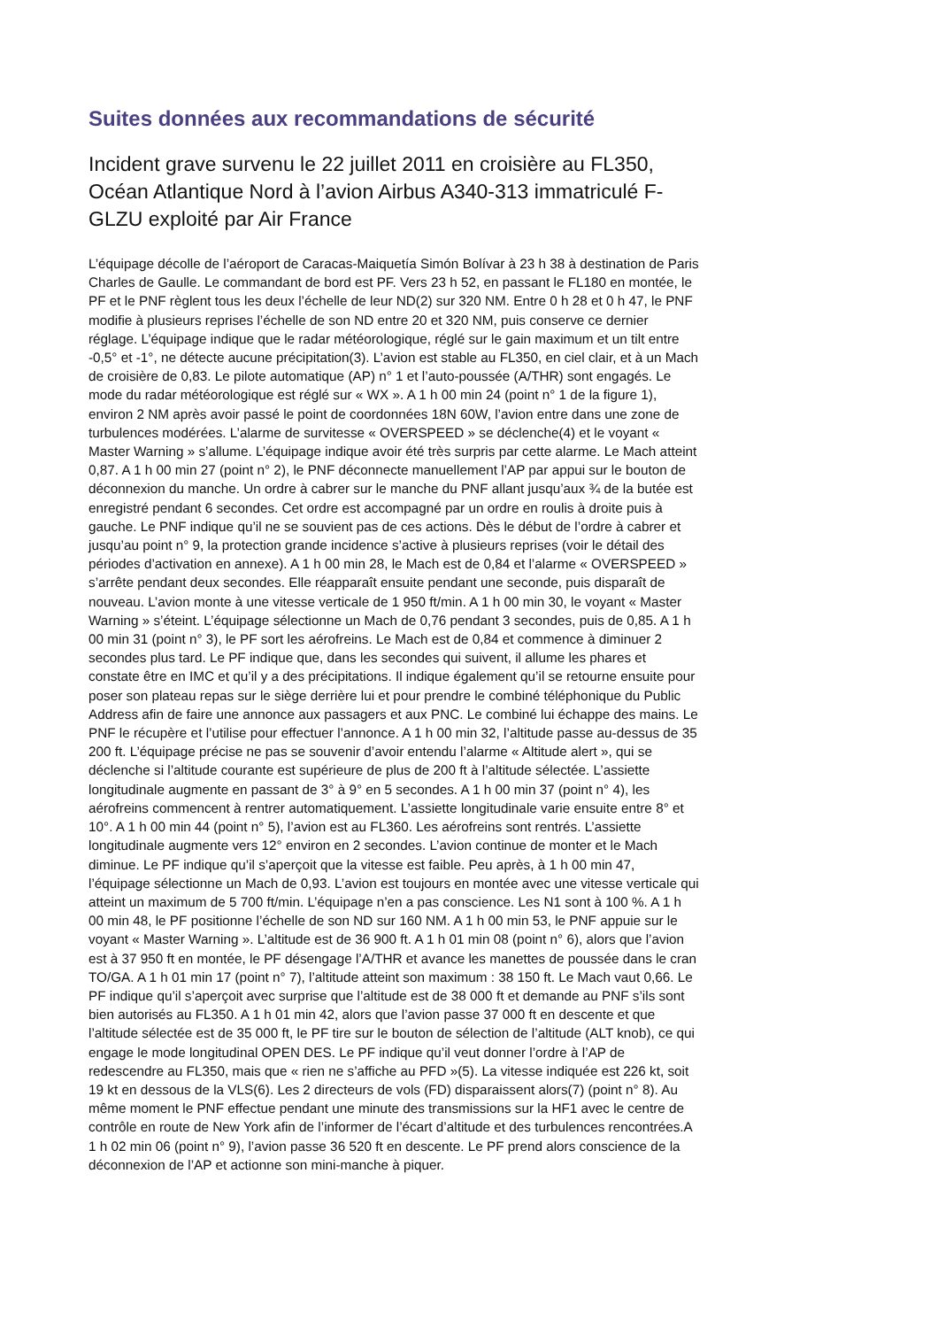Suites données aux recommandations de sécurité
Incident grave survenu le 22 juillet 2011 en croisière au FL350, Océan Atlantique Nord à l’avion Airbus A340-313 immatriculé F-GLZU exploité par Air France
L’équipage décolle de l’aéroport de Caracas-Maiquetía Simón Bolívar à 23 h 38 à destination de Paris Charles de Gaulle. Le commandant de bord est PF. Vers 23 h 52, en passant le FL180 en montée, le PF et le PNF règlent tous les deux l’échelle de leur ND(2) sur 320 NM. Entre 0 h 28 et 0 h 47, le PNF modifie à plusieurs reprises l’échelle de son ND entre 20 et 320 NM, puis conserve ce dernier réglage. L’équipage indique que le radar météorologique, réglé sur le gain maximum et un tilt entre -0,5° et -1°, ne détecte aucune précipitation(3). L’avion est stable au FL350, en ciel clair, et à un Mach de croisière de 0,83. Le pilote automatique (AP) n° 1 et l’auto-poussée (A/THR) sont engagés. Le mode du radar météorologique est réglé sur « WX ». A 1 h 00 min 24 (point n° 1 de la figure 1), environ 2 NM après avoir passé le point de coordonnées 18N 60W, l’avion entre dans une zone de turbulences modérées. L’alarme de survitesse « OVERSPEED » se déclenche(4) et le voyant « Master Warning » s’allume. L’équipage indique avoir été très surpris par cette alarme. Le Mach atteint 0,87. A 1 h 00 min 27 (point n° 2), le PNF déconnecte manuellement l’AP par appui sur le bouton de déconnexion du manche. Un ordre à cabrer sur le manche du PNF allant jusqu’aux ¾ de la butée est enregistré pendant 6 secondes. Cet ordre est accompagné par un ordre en roulis à droite puis à gauche. Le PNF indique qu’il ne se souvient pas de ces actions. Dès le début de l’ordre à cabrer et jusqu’au point n° 9, la protection grande incidence s’active à plusieurs reprises (voir le détail des périodes d’activation en annexe). A 1 h 00 min 28, le Mach est de 0,84 et l’alarme « OVERSPEED » s’arrête pendant deux secondes. Elle réapparaît ensuite pendant une seconde, puis disparaît de nouveau. L’avion monte à une vitesse verticale de 1 950 ft/min. A 1 h 00 min 30, le voyant « Master Warning » s’éteint. L’équipage sélectionne un Mach de 0,76 pendant 3 secondes, puis de 0,85. A 1 h 00 min 31 (point n° 3), le PF sort les aérofreins. Le Mach est de 0,84 et commence à diminuer 2 secondes plus tard. Le PF indique que, dans les secondes qui suivent, il allume les phares et constate être en IMC et qu’il y a des précipitations. Il indique également qu’il se retourne ensuite pour poser son plateau repas sur le siège derrière lui et pour prendre le combiné téléphonique du Public Address afin de faire une annonce aux passagers et aux PNC. Le combiné lui échappe des mains. Le PNF le récupère et l’utilise pour effectuer l’annonce. A 1 h 00 min 32, l’altitude passe au-dessus de 35 200 ft. L’équipage précise ne pas se souvenir d’avoir entendu l’alarme « Altitude alert », qui se déclenche si l’altitude courante est supérieure de plus de 200 ft à l’altitude sélectée. L’assiette longitudinale augmente en passant de 3° à 9° en 5 secondes. A 1 h 00 min 37 (point n° 4), les aérofreins commencent à rentrer automatiquement. L’assiette longitudinale varie ensuite entre 8° et 10°. A 1 h 00 min 44 (point n° 5), l’avion est au FL360. Les aérofreins sont rentrés. L’assiette longitudinale augmente vers 12° environ en 2 secondes. L’avion continue de monter et le Mach diminue. Le PF indique qu’il s’aperçoit que la vitesse est faible. Peu après, à 1 h 00 min 47, l’équipage sélectionne un Mach de 0,93. L’avion est toujours en montée avec une vitesse verticale qui atteint un maximum de 5 700 ft/min. L’équipage n’en a pas conscience. Les N1 sont à 100 %. A 1 h 00 min 48, le PF positionne l’échelle de son ND sur 160 NM. A 1 h 00 min 53, le PNF appuie sur le voyant « Master Warning ». L’altitude est de 36 900 ft. A 1 h 01 min 08 (point n° 6), alors que l’avion est à 37 950 ft en montée, le PF désengage l’A/THR et avance les manettes de poussée dans le cran TO/GA. A 1 h 01 min 17 (point n° 7), l’altitude atteint son maximum : 38 150 ft. Le Mach vaut 0,66. Le PF indique qu’il s’aperçoit avec surprise que l’altitude est de 38 000 ft et demande au PNF s’ils sont bien autorisés au FL350. A 1 h 01 min 42, alors que l’avion passe 37 000 ft en descente et que l’altitude sélectée est de 35 000 ft, le PF tire sur le bouton de sélection de l’altitude (ALT knob), ce qui engage le mode longitudinal OPEN DES. Le PF indique qu’il veut donner l’ordre à l’AP de redescendre au FL350, mais que « rien ne s’affiche au PFD »(5). La vitesse indiquée est 226 kt, soit 19 kt en dessous de la VLS(6). Les 2 directeurs de vols (FD) disparaissent alors(7) (point n° 8). Au même moment le PNF effectue pendant une minute des transmissions sur la HF1 avec le centre de contrôle en route de New York afin de l’informer de l’écart d’altitude et des turbulences rencontrées.A 1 h 02 min 06 (point n° 9), l’avion passe 36 520 ft en descente. Le PF prend alors conscience de la déconnexion de l’AP et actionne son mini-manche à piquer.